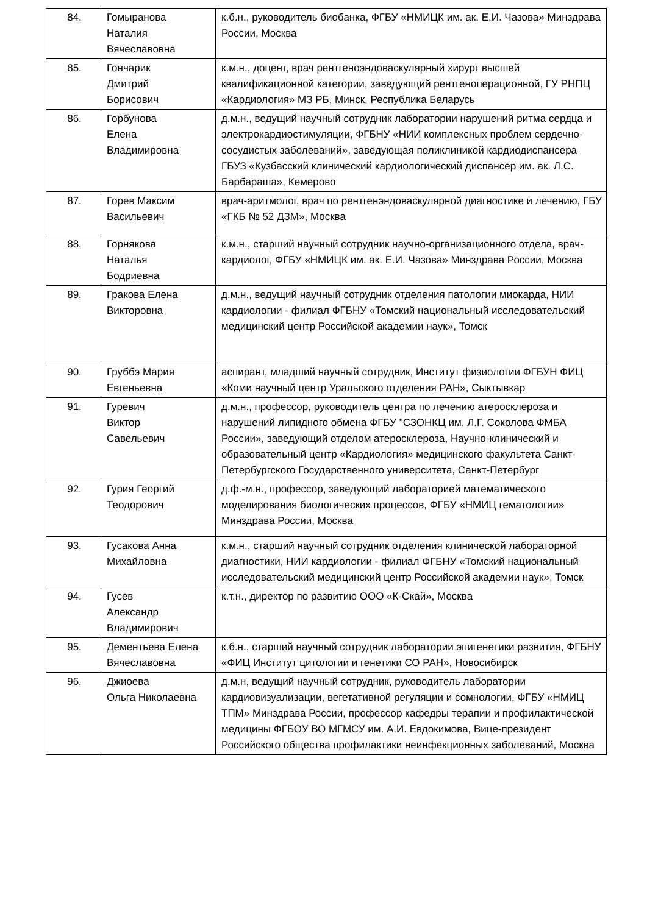| 84. | Гомыранова Наталия Вячеславовна | к.б.н., руководитель биобанка, ФГБУ «НМИЦК им. ак. Е.И. Чазова» Минздрава России, Москва |
| 85. | Гончарик Дмитрий Борисович | к.м.н., доцент, врач рентгеноэндоваскулярный хирург высшей квалификационной категории, заведующий рентгеноперационной, ГУ РНПЦ «Кардиология» МЗ РБ, Минск, Республика Беларусь |
| 86. | Горбунова Елена Владимировна | д.м.н., ведущий научный сотрудник лаборатории нарушений ритма сердца и электрокардиостимуляции, ФГБНУ «НИИ комплексных проблем сердечно-сосудистых заболеваний», заведующая поликлиникой кардиодиспансера ГБУЗ «Кузбасский клинический кардиологический диспансер им. ак. Л.С. Барбараша», Кемерово |
| 87. | Горев Максим Васильевич | врач-аритмолог, врач по рентгенэндоваскулярной диагностике и лечению, ГБУ «ГКБ № 52 ДЗМ», Москва |
| 88. | Горнякова Наталья Бодриевна | к.м.н., старший научный сотрудник научно-организационного отдела, врач-кардиолог, ФГБУ «НМИЦК им. ак. Е.И. Чазова» Минздрава России, Москва |
| 89. | Гракова Елена Викторовна | д.м.н., ведущий научный сотрудник отделения патологии миокарда, НИИ кардиологии - филиал ФГБНУ «Томский национальный исследовательский медицинский центр Российской академии наук», Томск |
| 90. | Груббэ Мария Евгеньевна | аспирант, младший научный сотрудник, Институт физиологии ФГБУН ФИЦ «Коми научный центр Уральского отделения РАН», Сыктывкар |
| 91. | Гуревич Виктор Савельевич | д.м.н., профессор, руководитель центра по лечению атеросклероза и нарушений липидного обмена ФГБУ "СЗОНКЦ им. Л.Г. Соколова ФМБА России», заведующий отделом атеросклероза, Научно-клинический и образовательный центр «Кардиология» медицинского факультета Санкт-Петербургского Государственного университета, Санкт-Петербург |
| 92. | Гурия Георгий Теодорович | д.ф.-м.н., профессор, заведующий лабораторией математического моделирования биологических процессов, ФГБУ «НМИЦ гематологии» Минздрава России, Москва |
| 93. | Гусакова Анна Михайловна | к.м.н., старший научный сотрудник отделения клинической лабораторной диагностики, НИИ кардиологии - филиал ФГБНУ «Томский национальный исследовательский медицинский центр Российской академии наук», Томск |
| 94. | Гусев Александр Владимирович | к.т.н., директор по развитию ООО «К-Скай», Москва |
| 95. | Дементьева Елена Вячеславовна | к.б.н., старший научный сотрудник лаборатории эпигенетики развития, ФГБНУ «ФИЦ Институт цитологии и генетики СО РАН», Новосибирск |
| 96. | Джиоева Ольга Николаевна | д.м.н, ведущий научный сотрудник, руководитель лаборатории кардиовизуализации, вегетативной регуляции и сомнологии, ФГБУ «НМИЦ ТПМ» Минздрава России, профессор кафедры терапии и профилактической медицины ФГБОУ ВО МГМСУ им. А.И. Евдокимова, Вице-президент Российского общества профилактики неинфекционных заболеваний, Москва |